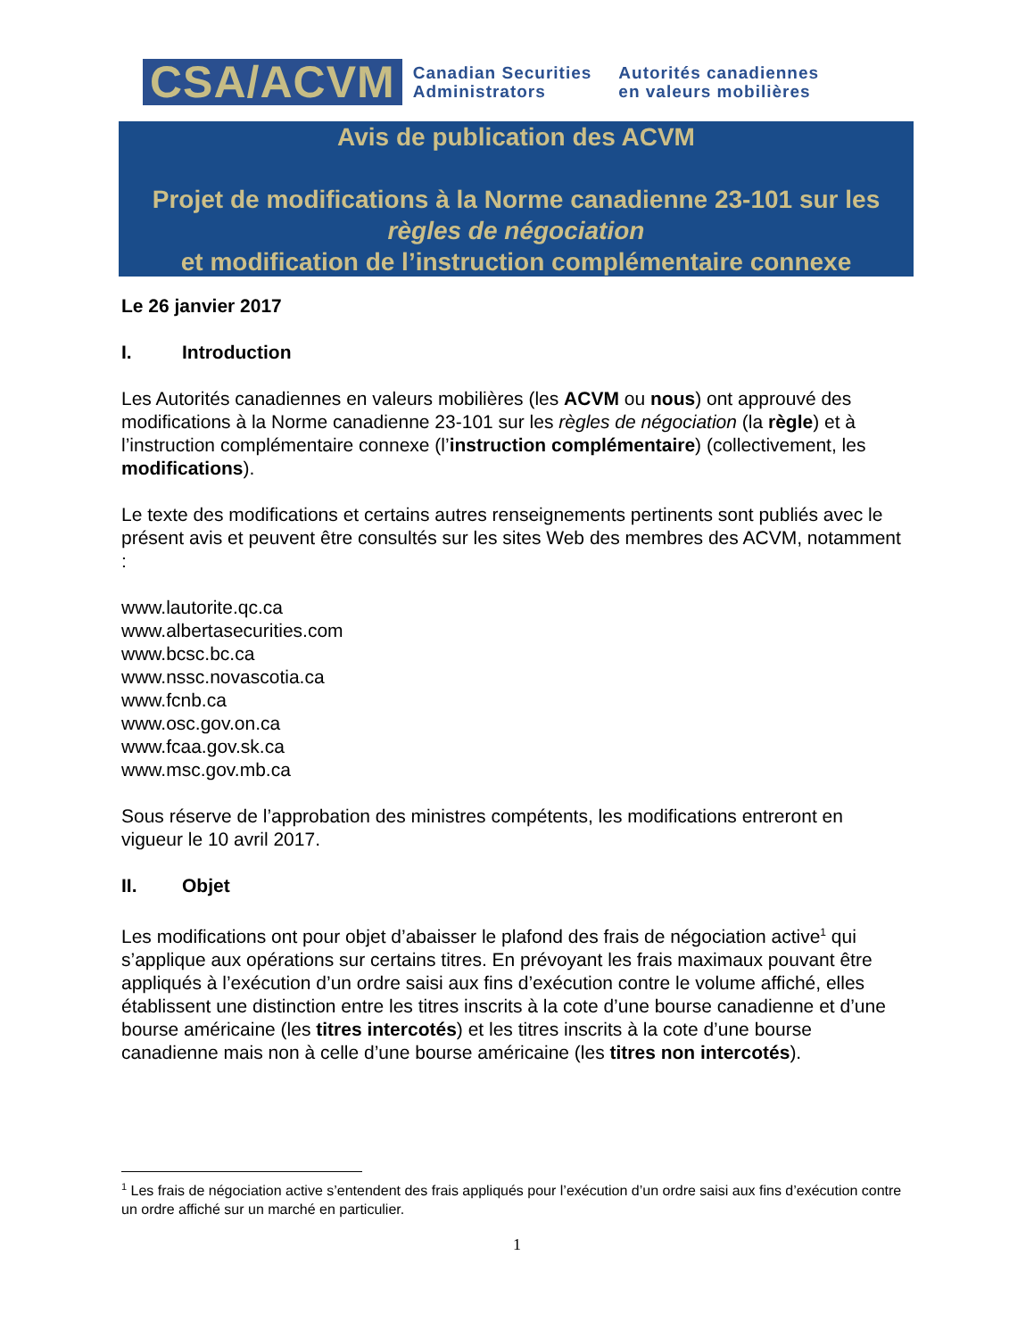CSA/ACVM
Canadian Securities
Administrators
Autorités canadiennes
en valeurs mobilières
Avis de publication des ACVM
Projet de modifications à la Norme canadienne 23-101 sur les
règles de négociation
et modification de l’instruction complémentaire connexe
Le 26 janvier 2017
I. Introduction
Les Autorités canadiennes en valeurs mobilières (les ACVM ou nous) ont approuvé des modifications à la Norme canadienne 23-101 sur les règles de négociation (la règle) et à l’instruction complémentaire connexe (l’instruction complémentaire) (collectivement, les modifications).
Le texte des modifications et certains autres renseignements pertinents sont publiés avec le présent avis et peuvent être consultés sur les sites Web des membres des ACVM, notamment :
www.lautorite.qc.ca
www.albertasecurities.com
www.bcsc.bc.ca
www.nssc.novascotia.ca
www.fcnb.ca
www.osc.gov.on.ca
www.fcaa.gov.sk.ca
www.msc.gov.mb.ca
Sous réserve de l’approbation des ministres compétents, les modifications entreront en vigueur le 10 avril 2017.
II. Objet
Les modifications ont pour objet d’abaisser le plafond des frais de négociation active<sup>1</sup> qui s’applique aux opérations sur certains titres. En prévoyant les frais maximaux pouvant être appliqués à l’exécution d’un ordre saisi aux fins d’exécution contre le volume affiché, elles établissent une distinction entre les titres inscrits à la cote d’une bourse canadienne et d’une bourse américaine (les titres intercotés) et les titres inscrits à la cote d’une bourse canadienne mais non à celle d’une bourse américaine (les titres non intercotés).
<sup>1</sup> Les frais de négociation active s’entendent des frais appliqués pour l’exécution d’un ordre saisi aux fins d’exécution contre un ordre affiché sur un marché en particulier.
1